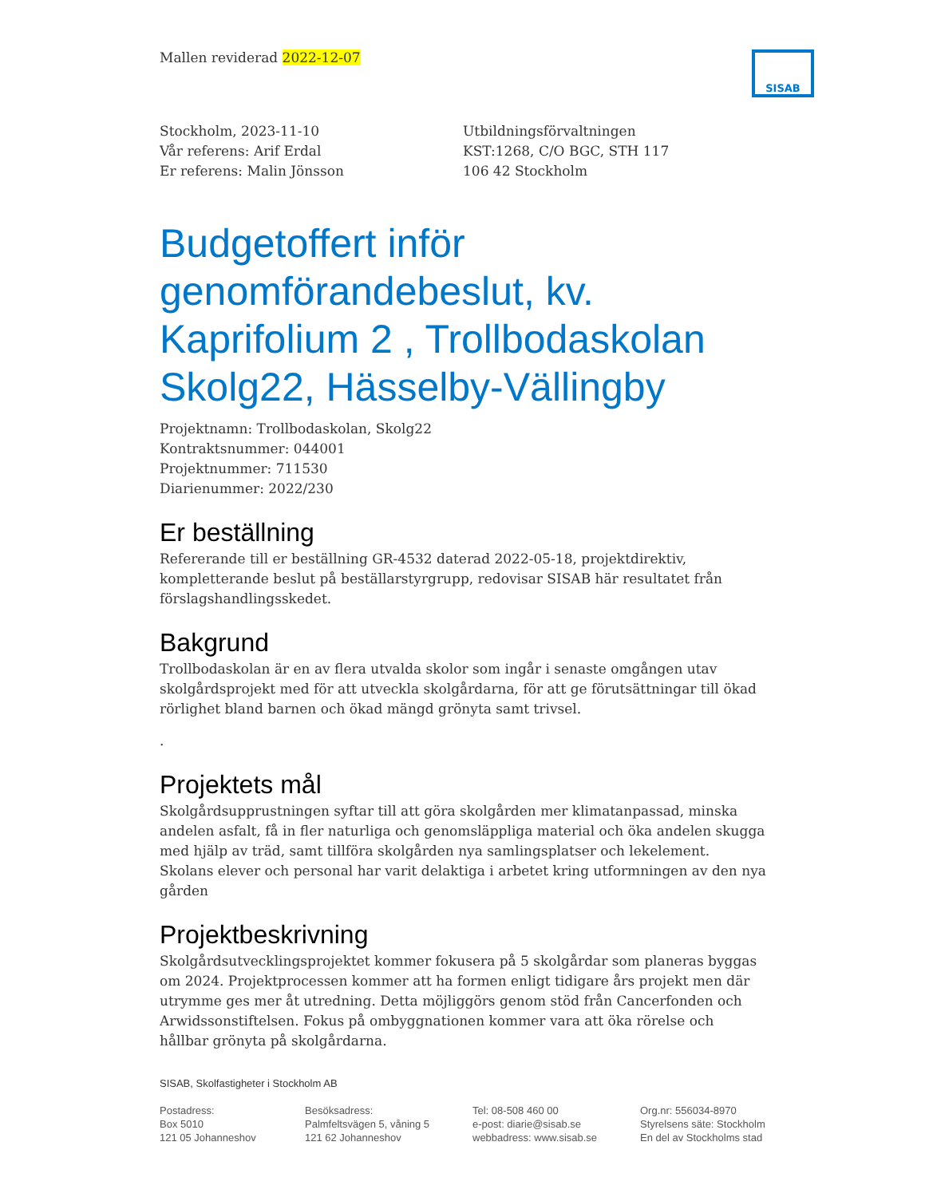Mallen reviderad 2022-12-07
SISAB
Stockholm, 2023-11-10
Vår referens: Arif Erdal
Er referens: Malin Jönsson
Utbildningsförvaltningen
KST:1268, C/O BGC, STH 117
106 42 Stockholm
Budgetoffert inför genomförandebeslut, kv. Kaprifolium 2 , Trollbodaskolan Skolg22, Hässelby-Vällingby
Projektnamn: Trollbodaskolan, Skolg22
Kontraktsnummer: 044001
Projektnummer: 711530
Diarienummer: 2022/230
Er beställning
Refererande till er beställning GR-4532 daterad 2022-05-18, projektdirektiv, kompletterande beslut på beställarstyrgrupp, redovisar SISAB här resultatet från förslagshandlingsskedet.
Bakgrund
Trollbodaskolan är en av flera utvalda skolor som ingår i senaste omgången utav skolgårdsprojekt med för att utveckla skolgårdarna, för att ge förutsättningar till ökad rörlighet bland barnen och ökad mängd grönyta samt trivsel.
.
Projektets mål
Skolgårdsupprustningen syftar till att göra skolgården mer klimatanpassad, minska andelen asfalt, få in fler naturliga och genomsläppliga material och öka andelen skugga med hjälp av träd, samt tillföra skolgården nya samlingsplatser och lekelement. Skolans elever och personal har varit delaktiga i arbetet kring utformningen av den nya gården
Projektbeskrivning
Skolgårdsutvecklingsprojektet kommer fokusera på 5 skolgårdar som planeras byggas om 2024. Projektprocessen kommer att ha formen enligt tidigare års projekt men där utrymme ges mer åt utredning. Detta möjliggörs genom stöd från Cancerfonden och Arwidssonstiftelsen. Fokus på ombyggnationen kommer vara att öka rörelse och hållbar grönyta på skolgårdarna.
SISAB, Skolfastigheter i Stockholm AB
Postadress:
Box 5010
121 05 Johanneshov
Besöksadress:
Palmfeltsvägen 5, våning 5
121 62 Johanneshov
Tel: 08-508 460 00
e-post: diarie@sisab.se
webbadress: www.sisab.se
Org.nr: 556034-8970
Styrelsens säte: Stockholm
En del av Stockholms stad